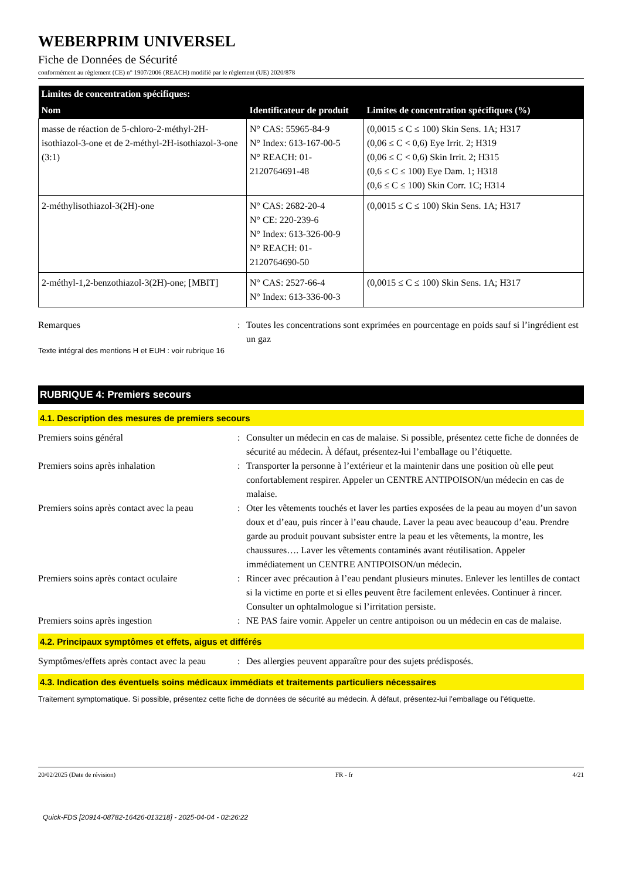WEBERPRIM UNIVERSEL
Fiche de Données de Sécurité
conformément au règlement (CE) n° 1907/2006 (REACH) modifié par le règlement (UE) 2020/878
| Limites de concentration spécifiques: | | |
| --- | --- | --- |
| Nom | Identificateur de produit | Limites de concentration spécifiques (%) |
| masse de réaction de 5-chloro-2-méthyl-2H-isothiazol-3-one et de 2-méthyl-2H-isothiazol-3-one (3:1) | N° CAS: 55965-84-9 N° Index: 613-167-00-5 N° REACH: 01-2120764691-48 | (0,0015 ≤ C ≤ 100) Skin Sens. 1A; H317 (0,06 ≤ C < 0,6) Eye Irrit. 2; H319 (0,06 ≤ C < 0,6) Skin Irrit. 2; H315 (0,6 ≤ C ≤ 100) Eye Dam. 1; H318 (0,6 ≤ C ≤ 100) Skin Corr. 1C; H314 |
| 2-méthylisothiazol-3(2H)-one | N° CAS: 2682-20-4 N° CE: 220-239-6 N° Index: 613-326-00-9 N° REACH: 01-2120764690-50 | (0,0015 ≤ C ≤ 100) Skin Sens. 1A; H317 |
| 2-méthyl-1,2-benzothiazol-3(2H)-one; [MBIT] | N° CAS: 2527-66-4 N° Index: 613-336-00-3 | (0,0015 ≤ C ≤ 100) Skin Sens. 1A; H317 |
Remarques : Toutes les concentrations sont exprimées en pourcentage en poids sauf si l’ingrédient est un gaz
Texte intégral des mentions H et EUH : voir rubrique 16
RUBRIQUE 4: Premiers secours
4.1. Description des mesures de premiers secours
Premiers soins général : Consulter un médecin en cas de malaise. Si possible, présentez cette fiche de données de sécurité au médecin. À défaut, présentez-lui l’emballage ou l’étiquette.
Premiers soins après inhalation : Transporter la personne à l’extérieur et la maintenir dans une position où elle peut confortablement respirer. Appeler un CENTRE ANTIPOISON/un médecin en cas de malaise.
Premiers soins après contact avec la peau
: Oter les vêtements touchés et laver les parties exposées de la peau au moyen d’un savon doux et d’eau, puis rincer à l’eau chaude. Laver la peau avec beaucoup d’eau. Prendre garde au produit pouvant subsister entre la peau et les vêtements, la montre, les chaussures…. Laver les vêtements contaminés avant réutilisation. Appeler immédiatement un CENTRE ANTIPOISON/un médecin.
Premiers soins après contact oculaire
: Rincer avec précaution à l’eau pendant plusieurs minutes. Enlever les lentilles de contact si la victime en porte et si elles peuvent être facilement enlevées. Continuer à rincer. Consulter un ophtalmologue si l’irritation persiste.
Premiers soins après ingestion : NE PAS faire vomir. Appeler un centre antipoison ou un médecin en cas de malaise.
4.2. Principaux symptômes et effets, aigus et différés
Symptômes/effets après contact avec la peau
: Des allergies peuvent apparaître pour des sujets prédisposés.
4.3. Indication des éventuels soins médicaux immédiats et traitements particuliers nécessaires
Traitement symptomatique. Si possible, présentez cette fiche de données de sécurité au médecin. À défaut, présentez-lui l’emballage ou l’étiquette.
20/02/2025 (Date de révision) FR - fr 4/21
Quick-FDS [20914-08782-16426-013218] - 2025-04-04 - 02:26:22